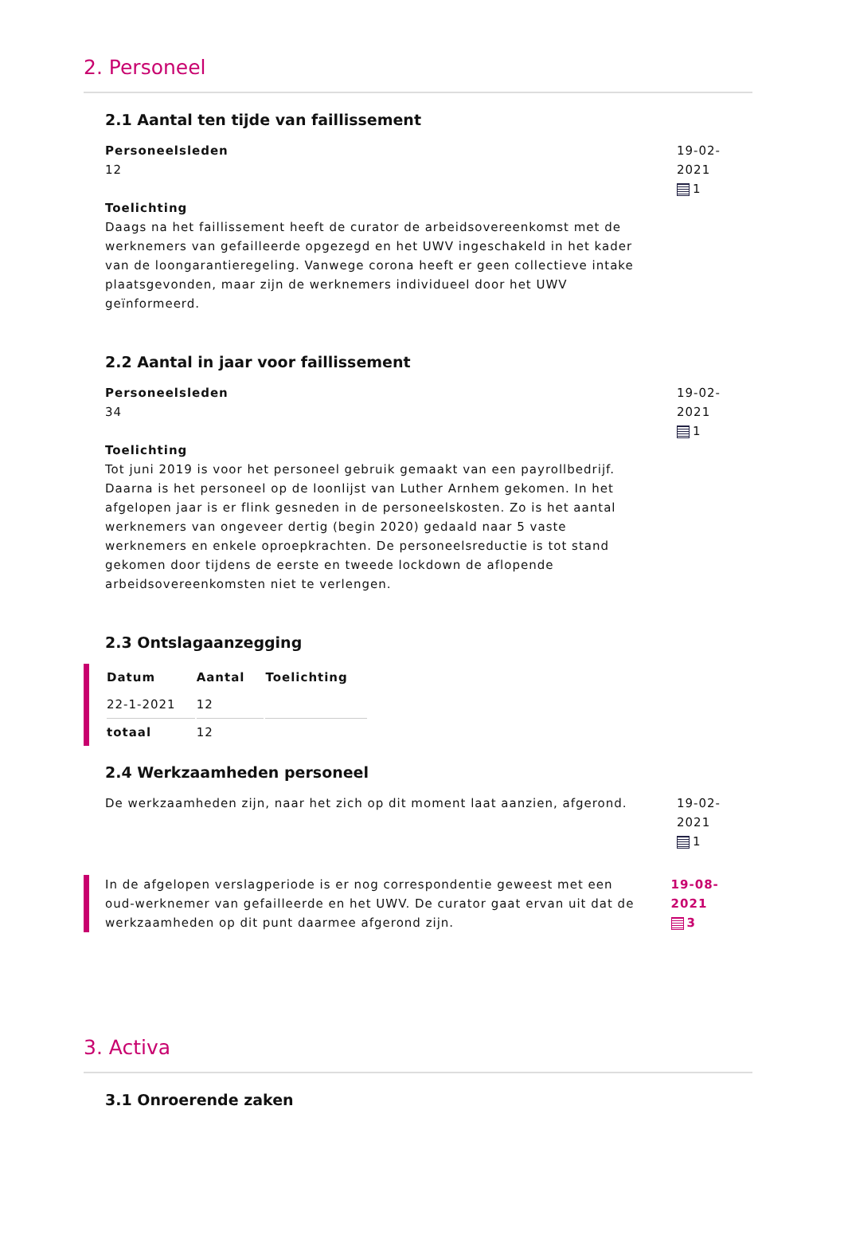2. Personeel
2.1 Aantal ten tijde van faillissement
Personeelsleden
12
Toelichting
Daags na het faillissement heeft de curator de arbeidsovereenkomst met de werknemers van gefailleerde opgezegd en het UWV ingeschakeld in het kader van de loongarantieregeling. Vanwege corona heeft er geen collectieve intake plaatsgevonden, maar zijn de werknemers individueel door het UWV geïnformeerd.
19-02-2021
1
2.2 Aantal in jaar voor faillissement
Personeelsleden
34
Toelichting
Tot juni 2019 is voor het personeel gebruik gemaakt van een payrollbedrijf. Daarna is het personeel op de loonlijst van Luther Arnhem gekomen. In het afgelopen jaar is er flink gesneden in de personeelskosten. Zo is het aantal werknemers van ongeveer dertig (begin 2020) gedaald naar 5 vaste werknemers en enkele oproepkrachten. De personeelsreductie is tot stand gekomen door tijdens de eerste en tweede lockdown de aflopende arbeidsovereenkomsten niet te verlengen.
19-02-2021
1
2.3 Ontslagaanzegging
| Datum | Aantal | Toelichting |
| --- | --- | --- |
| 22-1-2021 | 12 | |
| totaal | 12 | |
2.4 Werkzaamheden personeel
De werkzaamheden zijn, naar het zich op dit moment laat aanzien, afgerond.
19-02-2021
1
In de afgelopen verslagperiode is er nog correspondentie geweest met een oud-werknemer van gefailleerde en het UWV. De curator gaat ervan uit dat de werkzaamheden op dit punt daarmee afgerond zijn.
19-08-2021
3
3. Activa
3.1 Onroerende zaken